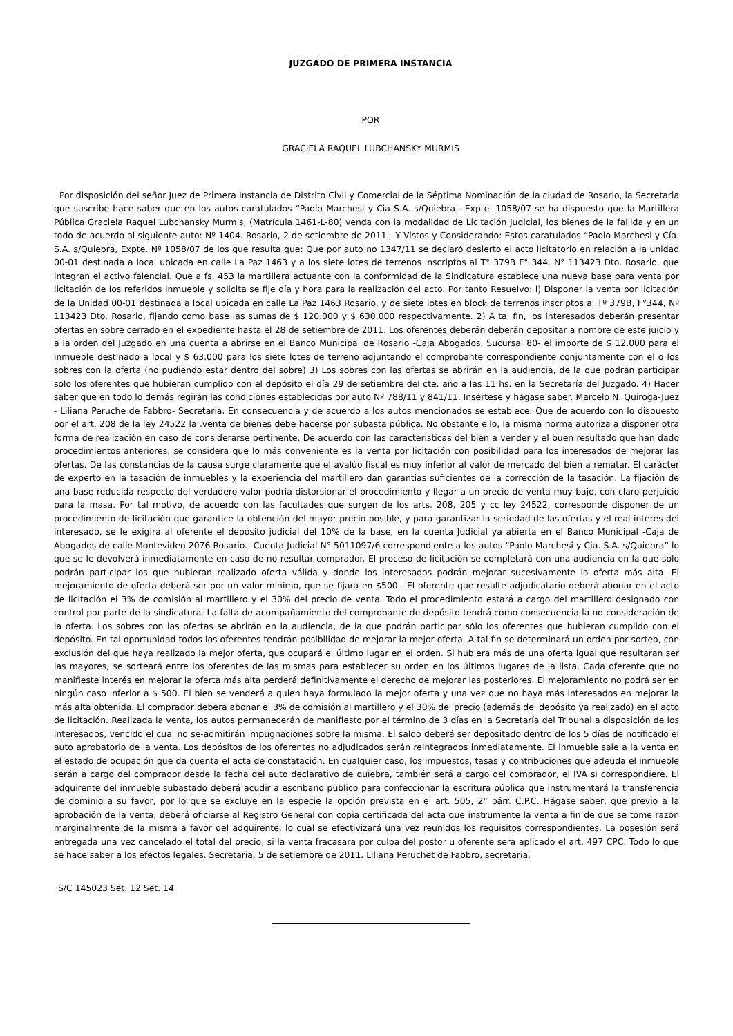JUZGADO DE PRIMERA INSTANCIA
POR
GRACIELA RAQUEL LUBCHANSKY MURMIS
Por disposición del señor Juez de Primera Instancia de Distrito Civil y Comercial de la Séptima Nominación de la ciudad de Rosario, la Secretaria que suscribe hace saber que en los autos caratulados “Paolo Marchesi y Cia S.A. s/Quiebra.- Expte. 1058/07 se ha dispuesto que la Martillera Pública Graciela Raquel Lubchansky Murmis, (Matrícula 1461-L-80) venda con la modalidad de Licitación Judicial, los bienes de la fallida y en un todo de acuerdo al siguiente auto: Nº 1404. Rosario, 2 de setiembre de 2011.- Y Vistos y Considerando: Estos caratulados “Paolo Marchesi y Cía. S.A. s/Quiebra, Expte. Nº 1058/07 de los que resulta que: Que por auto no 1347/11 se declaró desierto el acto licitatorio en relación a la unidad 00-01 destinada a local ubicada en calle La Paz 1463 y a los siete lotes de terrenos inscriptos al T° 379B F° 344, N° 113423 Dto. Rosario, que integran el activo falencial. Que a fs. 453 la martillera actuante con la conformidad de la Sindicatura establece una nueva base para venta por licitación de los referidos inmueble y solicita se fije día y hora para la realización del acto. Por tanto Resuelvo: l) Disponer la venta por licitación de la Unidad 00-01 destinada a local ubicada en calle La Paz 1463 Rosario, y de siete lotes en block de terrenos inscriptos al Tº 379B, F°344, Nº 113423 Dto. Rosario, fijando como base las sumas de $ 120.000 y $ 630.000 respectivamente. 2) A tal fin, los interesados deberán presentar ofertas en sobre cerrado en el expediente hasta el 28 de setiembre de 2011. Los oferentes deberán deberán depositar a nombre de este juicio y a la orden del Juzgado en una cuenta a abrirse en el Banco Municipal de Rosario -Caja Abogados, Sucursal 80- el importe de $ 12.000 para el inmueble destinado a local y $ 63.000 para los siete lotes de terreno adjuntando el comprobante correspondiente conjuntamente con el o los sobres con la oferta (no pudiendo estar dentro del sobre) 3) Los sobres con las ofertas se abrirán en la audiencia, de la que podrán participar solo los oferentes que hubieran cumplido con el depósito el día 29 de setiembre del cte. año a las 11 hs. en la Secretaría del Juzgado. 4) Hacer saber que en todo lo demás regirán las condiciones establecidas por auto Nº 788/11 y 841/11. Insértese y hágase saber. Marcelo N. Quiroga-Juez - Liliana Peruche de Fabbro- Secretaria. En consecuencia y de acuerdo a los autos mencionados se establece: Que de acuerdo con lo dispuesto por el art. 208 de la ley 24522 la .venta de bienes debe hacerse por subasta pública. No obstante ello, la misma norma autoriza a disponer otra forma de realización en caso de considerarse pertinente. De acuerdo con las características del bien a vender y el buen resultado que han dado procedimientos anteriores, se considera que lo más conveniente es la venta por licitación con posibilidad para los interesados de mejorar las ofertas. De las constancias de la causa surge claramente que el avalúo fiscal es muy inferior al valor de mercado del bien a rematar. El carácter de experto en la tasación de inmuebles y la experiencia del martillero dan garantías suficientes de la corrección de la tasación. La fijación de una base reducida respecto del verdadero valor podría distorsionar el procedimiento y llegar a un precio de venta muy bajo, con claro perjuicio para la masa. Por tal motivo, de acuerdo con las facultades que surgen de los arts. 208, 205 y cc ley 24522, corresponde disponer de un procedimiento de licitación que garantice la obtención del mayor precio posible, y para garantizar la seriedad de las ofertas y el real interés del interesado, se le exigirá al oferente el depósito judicial del 10% de la base, en la cuenta Judicial ya abierta en el Banco Municipal -Caja de Abogados de calle Montevideo 2076 Rosario.- Cuenta Judicial N° 5011097/6 correspondiente a los autos “Paolo Marchesi y Cia. S.A. s/Quiebra” lo que se le devolverá inmediatamente en caso de no resultar comprador. El proceso de licitación se completará con una audiencia en la que solo podrán participar los que hubieran realizado oferta válida y donde los interesados podrán mejorar sucesivamente la oferta más alta. El mejoramiento de oferta deberá ser por un valor mínimo, que se fijará en $500.- El oferente que resulte adjudicatario deberá abonar en el acto de licitación el 3% de comisión al martillero y el 30% del precio de venta. Todo el procedimiento estará a cargo del martillero designado con control por parte de la sindicatura. La falta de acompañamiento del comprobante de depósito tendrá como consecuencia la no consideración de la oferta. Los sobres con las ofertas se abrirán en la audiencia, de la que podrán participar sólo los oferentes que hubieran cumplido con el depósito. En tal oportunidad todos los oferentes tendrán posibilidad de mejorar la mejor oferta. A tal fin se determinará un orden por sorteo, con exclusión del que haya realizado la mejor oferta, que ocupará el último lugar en el orden. Si hubiera más de una oferta igual que resultaran ser las mayores, se sorteará entre los oferentes de las mismas para establecer su orden en los últimos lugares de la lista. Cada oferente que no manifieste interés en mejorar la oferta más alta perderá definitivamente el derecho de mejorar las posteriores. El mejoramiento no podrá ser en ningún caso inferior a $ 500. El bien se venderá a quien haya formulado la mejor oferta y una vez que no haya más interesados en mejorar la más alta obtenida. El comprador deberá abonar el 3% de comisión al martillero y el 30% del precio (además del depósito ya realizado) en el acto de licitación. Realizada la venta, los autos permanecerán de manifiesto por el término de 3 días en la Secretaría del Tribunal a disposición de los interesados, vencido el cual no se-admitirán impugnaciones sobre la misma. El saldo deberá ser depositado dentro de los 5 días de notificado el auto aprobatorio de la venta. Los depósitos de los oferentes no adjudicados serán reintegrados inmediatamente. El inmueble sale a la venta en el estado de ocupación que da cuenta el acta de constatación. En cualquier caso, los impuestos, tasas y contribuciones que adeuda el inmueble serán a cargo del comprador desde la fecha del auto declarativo de quiebra, también será a cargo del comprador, el IVA si correspondiere. El adquirente del inmueble subastado deberá acudir a escribano público para confeccionar la escritura pública que instrumentará la transferencia de dominio a su favor, por lo que se excluye en la especie la opción prevista en el art. 505, 2° párr. C.P.C. Hágase saber, que previo a la aprobación de la venta, deberá oficiarse al Registro General con copia certificada del acta que instrumente la venta a fin de que se tome razón marginalmente de la misma a favor del adquirente, lo cual se efectivizará una vez reunidos los requisitos correspondientes. La posesión será entregada una vez cancelado el total del precio; si la venta fracasara por culpa del postor u oferente será aplicado el art. 497 CPC. Todo lo que se hace saber a los efectos legales. Secretaria, 5 de setiembre de 2011. Liliana Peruchet de Fabbro, secretaria.
S/C 145023 Set. 12 Set. 14